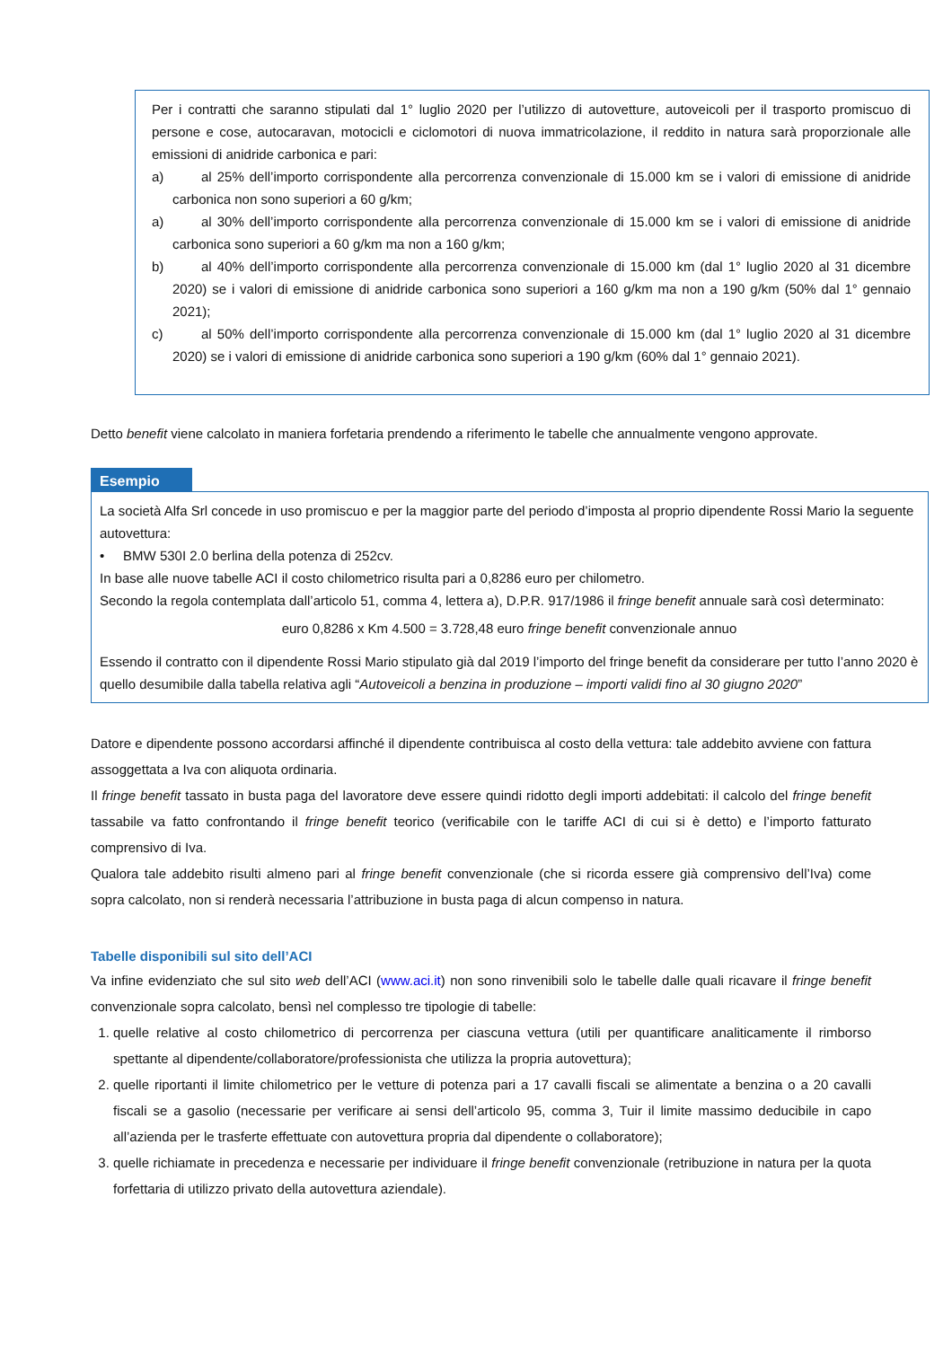Per i contratti che saranno stipulati dal 1° luglio 2020 per l’utilizzo di autovetture, autoveicoli per il trasporto promiscuo di persone e cose, autocaravan, motocicli e ciclomotori di nuova immatricolazione, il reddito in natura sarà proporzionale alle emissioni di anidride carbonica e pari:
a) al 25% dell’importo corrispondente alla percorrenza convenzionale di 15.000 km se i valori di emissione di anidride carbonica non sono superiori a 60 g/km;
a) al 30% dell’importo corrispondente alla percorrenza convenzionale di 15.000 km se i valori di emissione di anidride carbonica sono superiori a 60 g/km ma non a 160 g/km;
b) al 40% dell’importo corrispondente alla percorrenza convenzionale di 15.000 km (dal 1° luglio 2020 al 31 dicembre 2020) se i valori di emissione di anidride carbonica sono superiori a 160 g/km ma non a 190 g/km (50% dal 1° gennaio 2021);
c) al 50% dell’importo corrispondente alla percorrenza convenzionale di 15.000 km (dal 1° luglio 2020 al 31 dicembre 2020) se i valori di emissione di anidride carbonica sono superiori a 190 g/km (60% dal 1° gennaio 2021).
Detto benefit viene calcolato in maniera forfetaria prendendo a riferimento le tabelle che annualmente vengono approvate.
Esempio
La società Alfa Srl concede in uso promiscuo e per la maggior parte del periodo d’imposta al proprio dipendente Rossi Mario la seguente autovettura:
• BMW 530I 2.0 berlina della potenza di 252cv.
In base alle nuove tabelle ACI il costo chilometrico risulta pari a 0,8286 euro per chilometro.
Secondo la regola contemplata dall’articolo 51, comma 4, lettera a), D.P.R. 917/1986 il fringe benefit annuale sarà così determinato:
euro 0,8286 x Km 4.500 = 3.728,48 euro fringe benefit convenzionale annuo
Essendo il contratto con il dipendente Rossi Mario stipulato già dal 2019 l’importo del fringe benefit da considerare per tutto l’anno 2020 è quello desumibile dalla tabella relativa agli “Autoveicoli a benzina in produzione – importi validi fino al 30 giugno 2020”
Datore e dipendente possono accordarsi affinché il dipendente contribuisca al costo della vettura: tale addebito avviene con fattura assoggettata a Iva con aliquota ordinaria.
Il fringe benefit tassato in busta paga del lavoratore deve essere quindi ridotto degli importi addebitati: il calcolo del fringe benefit tassabile va fatto confrontando il fringe benefit teorico (verificabile con le tariffe ACI di cui si è detto) e l’importo fatturato comprensivo di Iva.
Qualora tale addebito risulti almeno pari al fringe benefit convenzionale (che si ricorda essere già comprensivo dell’Iva) come sopra calcolato, non si renderà necessaria l’attribuzione in busta paga di alcun compenso in natura.
Tabelle disponibili sul sito dell’ACI
Va infine evidenziato che sul sito web dell’ACI (www.aci.it) non sono rinvenibili solo le tabelle dalle quali ricavare il fringe benefit convenzionale sopra calcolato, bensì nel complesso tre tipologie di tabelle:
1. quelle relative al costo chilometrico di percorrenza per ciascuna vettura (utili per quantificare analiticamente il rimborso spettante al dipendente/collaboratore/professionista che utilizza la propria autovettura);
2. quelle riportanti il limite chilometrico per le vetture di potenza pari a 17 cavalli fiscali se alimentate a benzina o a 20 cavalli fiscali se a gasolio (necessarie per verificare ai sensi dell’articolo 95, comma 3, Tuir il limite massimo deducibile in capo all’azienda per le trasferte effettuate con autovettura propria dal dipendente o collaboratore);
3. quelle richiamate in precedenza e necessarie per individuare il fringe benefit convenzionale (retribuzione in natura per la quota forfettaria di utilizzo privato della autovettura aziendale).